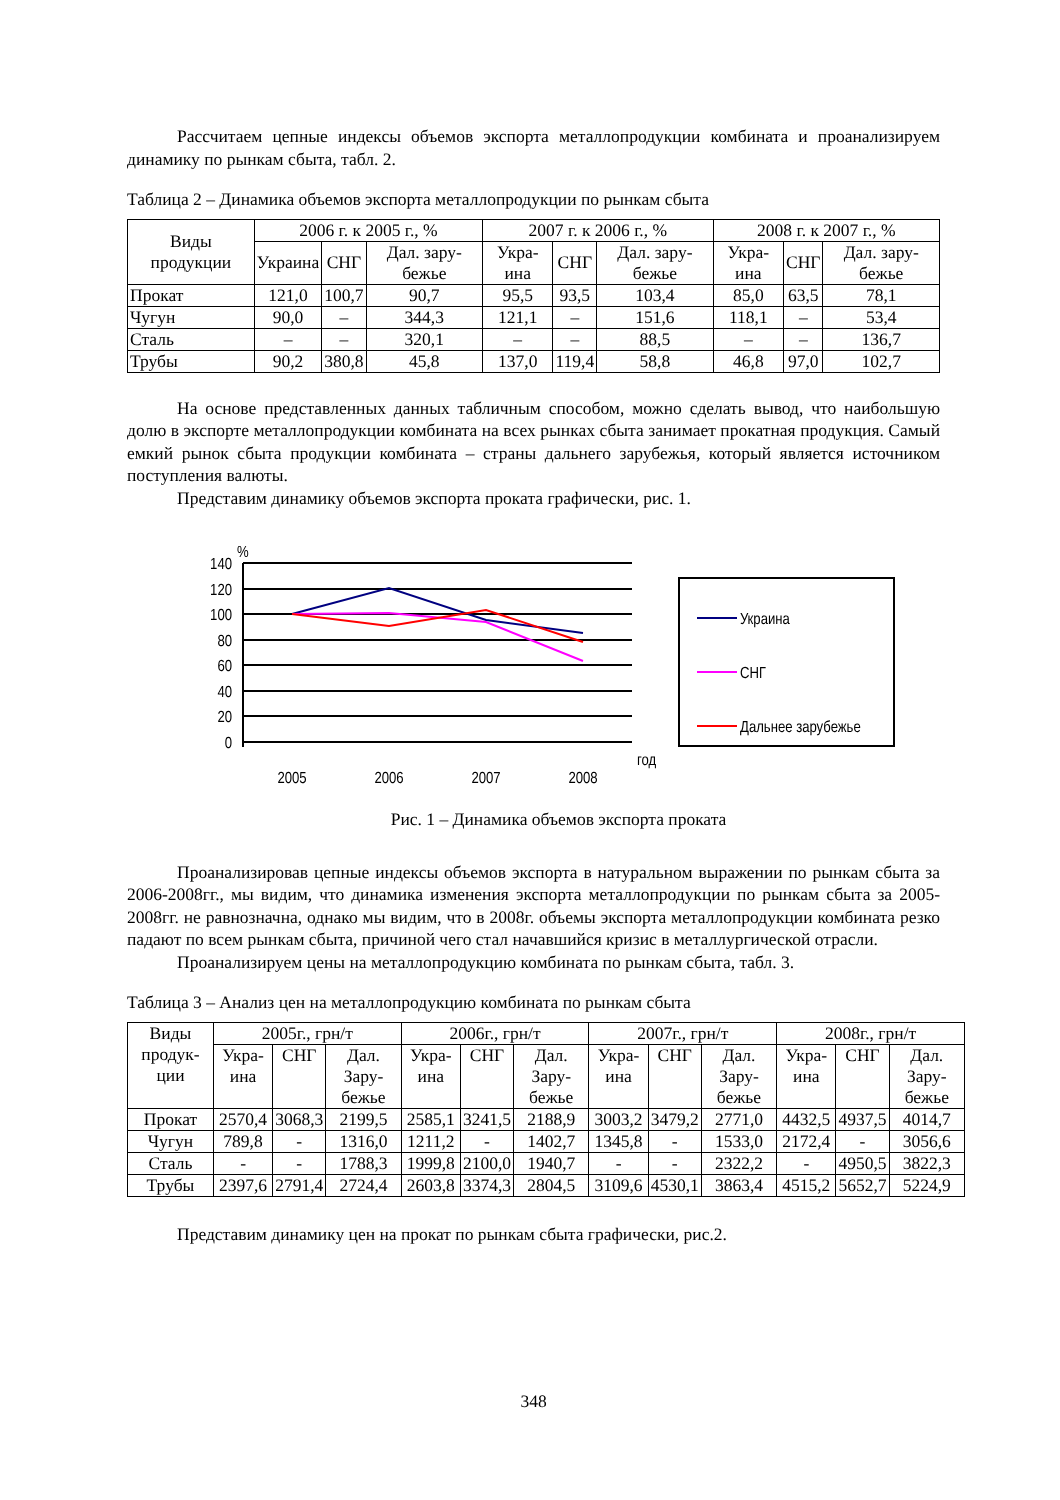Рассчитаем цепные индексы объемов экспорта металлопродукции комбината и проанализируем динамику по рынкам сбыта, табл. 2.
Таблица 2 – Динамика объемов экспорта металлопродукции по рынкам сбыта
| Виды продукции | 2006 г. к 2005 г., % | | | 2007 г. к 2006 г., % | | | 2008 г. к 2007 г., % | | |
| --- | --- | --- | --- | --- | --- | --- | --- | --- | --- |
| | Украина | СНГ | Дал. зару-бежье | Укра-ина | СНГ | Дал. зару-бежье | Укра-ина | СНГ | Дал. зару-бежье |
| Прокат | 121,0 | 100,7 | 90,7 | 95,5 | 93,5 | 103,4 | 85,0 | 63,5 | 78,1 |
| Чугун | 90,0 | – | 344,3 | 121,1 | – | 151,6 | 118,1 | – | 53,4 |
| Сталь | – | – | 320,1 | – | – | 88,5 | – | – | 136,7 |
| Трубы | 90,2 | 380,8 | 45,8 | 137,0 | 119,4 | 58,8 | 46,8 | 97,0 | 102,7 |
На основе представленных данных табличным способом, можно сделать вывод, что наибольшую долю в экспорте металлопродукции комбината на всех рынках сбыта занимает прокатная продукция. Самый емкий рынок сбыта продукции комбината – страны дальнего зарубежья, который является источником поступления валюты.
Представим динамику объемов экспорта проката графически, рис. 1.
%
140
120
100
80
60
40
20
0
2005
2006
2007
2008
год
Украина
СНГ
Дальнее зарубежье
Рис. 1 – Динамика объемов экспорта проката
Проанализировав цепные индексы объемов экспорта в натуральном выражении по рынкам сбыта за 2006-2008гг., мы видим, что динамика изменения экспорта металлопродукции по рынкам сбыта за 2005-2008гг. не равнозначна, однако мы видим, что в 2008г. объемы экспорта металлопродукции комбината резко падают по всем рынкам сбыта, причиной чего стал начавшийся кризис в металлургической отрасли.
Проанализируем цены на металлопродукцию комбината по рынкам сбыта, табл. 3.
Таблица 3 – Анализ цен на металлопродукцию комбината по рынкам сбыта
| Виды продук-ции | 2005г., грн/т | | | 2006г., грн/т | | | 2007г., грн/т | | | 2008г., грн/т | | |
| --- | --- | --- | --- | --- | --- | --- | --- | --- | --- | --- | --- | --- |
| | Укра-ина | СНГ | Дал. Зару-бежье | Укра-ина | СНГ | Дал. Зару-бежье | Укра-ина | СНГ | Дал. Зару-бежье | Укра-ина | СНГ | Дал. Зару-бежье |
| Прокат | 2570,4 | 3068,3 | 2199,5 | 2585,1 | 3241,5 | 2188,9 | 3003,2 | 3479,2 | 2771,0 | 4432,5 | 4937,5 | 4014,7 |
| Чугун | 789,8 | - | 1316,0 | 1211,2 | - | 1402,7 | 1345,8 | - | 1533,0 | 2172,4 | - | 3056,6 |
| Сталь | - | - | 1788,3 | 1999,8 | 2100,0 | 1940,7 | - | - | 2322,2 | - | 4950,5 | 3822,3 |
| Трубы | 2397,6 | 2791,4 | 2724,4 | 2603,8 | 3374,3 | 2804,5 | 3109,6 | 4530,1 | 3863,4 | 4515,2 | 5652,7 | 5224,9 |
Представим динамику цен на прокат по рынкам сбыта графически, рис.2.
348